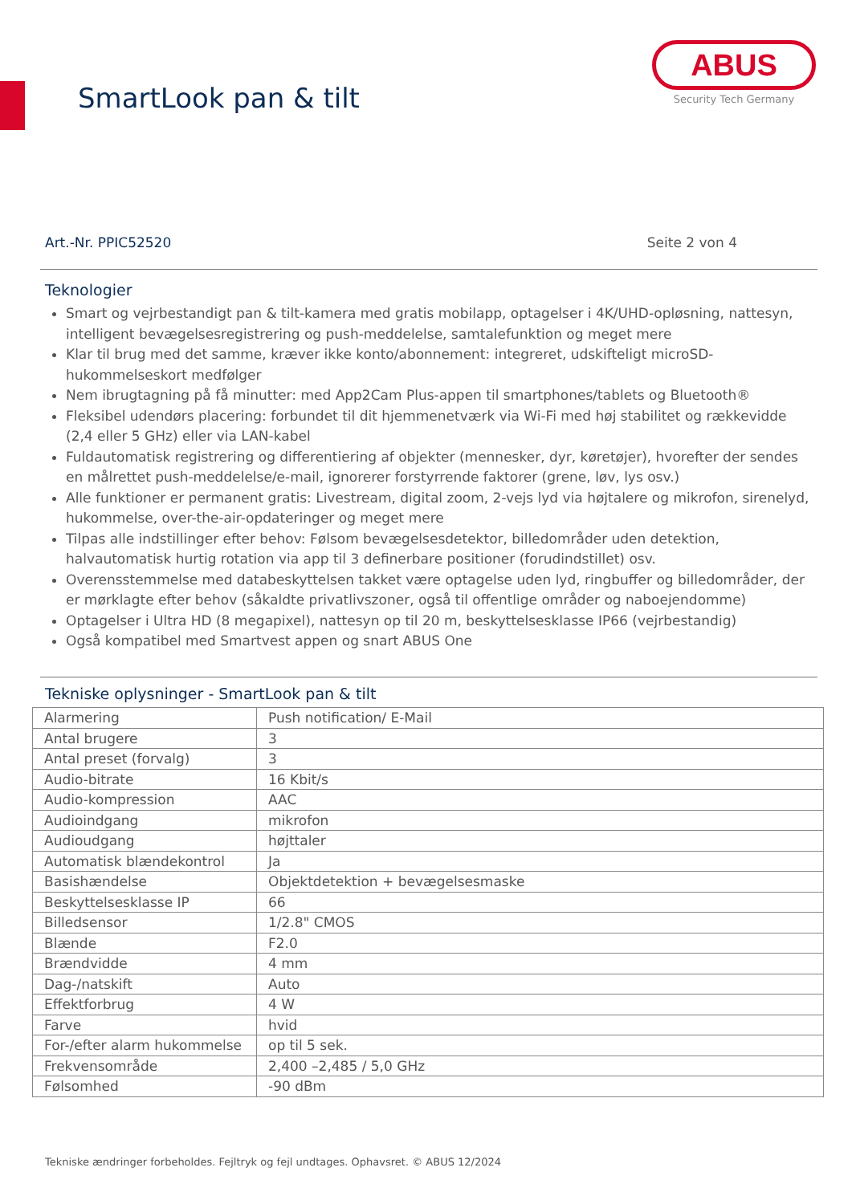SmartLook pan & tilt
ABUS
Security Tech Germany
Art.-Nr. PPIC52520 Seite 2 von 4
Teknologier
Smart og vejrbestandigt pan & tilt-kamera med gratis mobilapp, optagelser i 4K/UHD-opløsning, nattesyn, intelligent bevægelsesregistrering og push-meddelelse, samtalefunktion og meget mere
Klar til brug med det samme, kræver ikke konto/abonnement: integreret, udskifteligt microSD-hukommelseskort medfølger
Nem ibrugtagning på få minutter: med App2Cam Plus-appen til smartphones/tablets og Bluetooth®
Fleksibel udendørs placering: forbundet til dit hjemmenetværk via Wi-Fi med høj stabilitet og rækkevidde (2,4 eller 5 GHz) eller via LAN-kabel
Fuldautomatisk registrering og differentiering af objekter (mennesker, dyr, køretøjer), hvorefter der sendes en målrettet push-meddelelse/e-mail, ignorerer forstyrrende faktorer (grene, løv, lys osv.)
Alle funktioner er permanent gratis: Livestream, digital zoom, 2-vejs lyd via højtalere og mikrofon, sirenelyd, hukommelse, over-the-air-opdateringer og meget mere
Tilpas alle indstillinger efter behov: Følsom bevægelsesdetektor, billedområder uden detektion, halvautomatisk hurtig rotation via app til 3 definerbare positioner (forudindstillet) osv.
Overensstemmelse med databeskyttelsen takket være optagelse uden lyd, ringbuffer og billedområder, der er mørklagte efter behov (såkaldte privatlivszoner, også til offentlige områder og naboejendomme)
Optagelser i Ultra HD (8 megapixel), nattesyn op til 20 m, beskyttelsesklasse IP66 (vejrbestandig)
Også kompatibel med Smartvest appen og snart ABUS One
Tekniske oplysninger - SmartLook pan & tilt
| Alarmering | Push notification/ E-Mail |
| Antal brugere | 3 |
| Antal preset (forvalg) | 3 |
| Audio-bitrate | 16 Kbit/s |
| Audio-kompression | AAC |
| Audioindgang | mikrofon |
| Audioudgang | højttaler |
| Automatisk blændekontrol | Ja |
| Basishændelse | Objektdetektion + bevægelsesmaske |
| Beskyttelsesklasse IP | 66 |
| Billedsensor | 1/2.8" CMOS |
| Blænde | F2.0 |
| Brændvidde | 4 mm |
| Dag-/natskift | Auto |
| Effektforbrug | 4 W |
| Farve | hvid |
| For-/efter alarm hukommelse | op til 5 sek. |
| Frekvensområde | 2,400 –2,485 / 5,0 GHz |
| Følsomhed | -90 dBm |
Tekniske ændringer forbeholdes. Fejltryk og fejl undtages. Ophavsret. © ABUS 12/2024